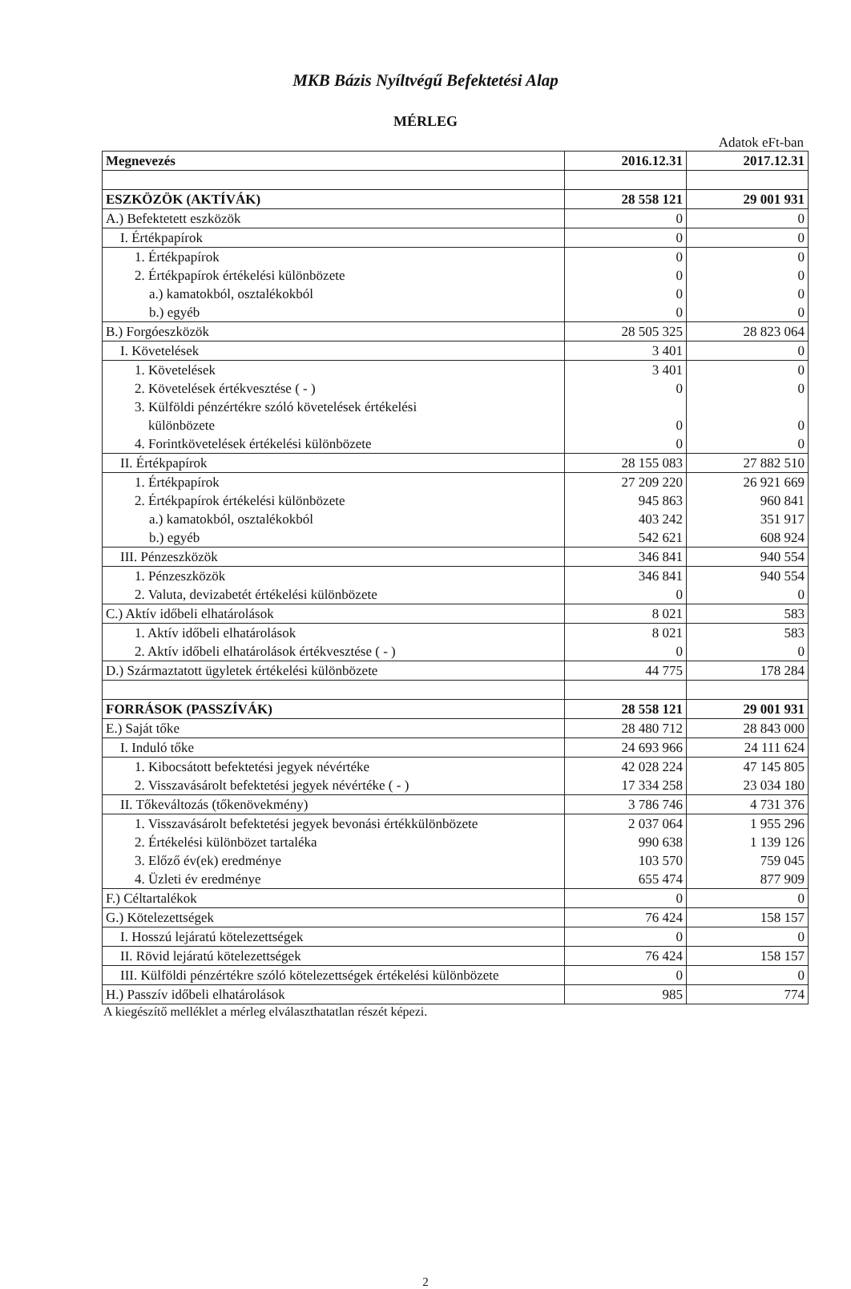MKB Bázis Nyíltvégű Befektetési Alap
MÉRLEG
Adatok eFt-ban
| Megnevezés | 2016.12.31 | 2017.12.31 |
| --- | --- | --- |
| ESZKÖZÖK (AKTÍVÁK) | 28 558 121 | 29 001 931 |
| A.) Befektetett eszközök | 0 | 0 |
| I. Értékpapírok | 0 | 0 |
| 1. Értékpapírok | 0 | 0 |
| 2. Értékpapírok értékelési különbözete | 0 | 0 |
| a.) kamatokból, osztalékokból | 0 | 0 |
| b.) egyéb | 0 | 0 |
| B.) Forgóeszközök | 28 505 325 | 28 823 064 |
| I. Követelések | 3 401 | 0 |
| 1. Követelések | 3 401 | 0 |
| 2. Követelések értékvesztése ( - ) | 0 | 0 |
| 3. Külföldi pénzértékre szóló követelések értékelési különbözete | 0 | 0 |
| 4. Forintkövetelések értékelési különbözete | 0 | 0 |
| II. Értékpapírok | 28 155 083 | 27 882 510 |
| 1. Értékpapírok | 27 209 220 | 26 921 669 |
| 2. Értékpapírok értékelési különbözete | 945 863 | 960 841 |
| a.) kamatokból, osztalékokból | 403 242 | 351 917 |
| b.) egyéb | 542 621 | 608 924 |
| III. Pénzeszközök | 346 841 | 940 554 |
| 1. Pénzeszközök | 346 841 | 940 554 |
| 2. Valuta, devizabetét értékelési különbözete | 0 | 0 |
| C.) Aktív időbeli elhatárolások | 8 021 | 583 |
| 1. Aktív időbeli elhatárolások | 8 021 | 583 |
| 2. Aktív időbeli elhatárolások értékvesztése ( - ) | 0 | 0 |
| D.) Származtatott ügyletek értékelési különbözete | 44 775 | 178 284 |
| FORRÁSOK (PASSZÍVÁK) | 28 558 121 | 29 001 931 |
| E.) Saját tőke | 28 480 712 | 28 843 000 |
| I. Induló tőke | 24 693 966 | 24 111 624 |
| 1. Kibocsátott befektetési jegyek névértéke | 42 028 224 | 47 145 805 |
| 2. Visszavásárolt befektetési jegyek névértéke ( - ) | 17 334 258 | 23 034 180 |
| II. Tőkeváltozás (tőkenövekmény) | 3 786 746 | 4 731 376 |
| 1. Visszavásárolt befektetési jegyek bevonási értékkülönbözete | 2 037 064 | 1 955 296 |
| 2. Értékelési különbözet tartaléka | 990 638 | 1 139 126 |
| 3. Előző év(ek) eredménye | 103 570 | 759 045 |
| 4. Üzleti év eredménye | 655 474 | 877 909 |
| F.) Céltartalékok | 0 | 0 |
| G.) Kötelezettségek | 76 424 | 158 157 |
| I. Hosszú lejáratú kötelezettségek | 0 | 0 |
| II. Rövid lejáratú kötelezettségek | 76 424 | 158 157 |
| III. Külföldi pénzértékre szóló kötelezettségek értékelési különbözete | 0 | 0 |
| H.) Passzív időbeli elhatárolások | 985 | 774 |
A kiegészítő melléklet a mérleg elválaszthatatlan részét képezi.
2